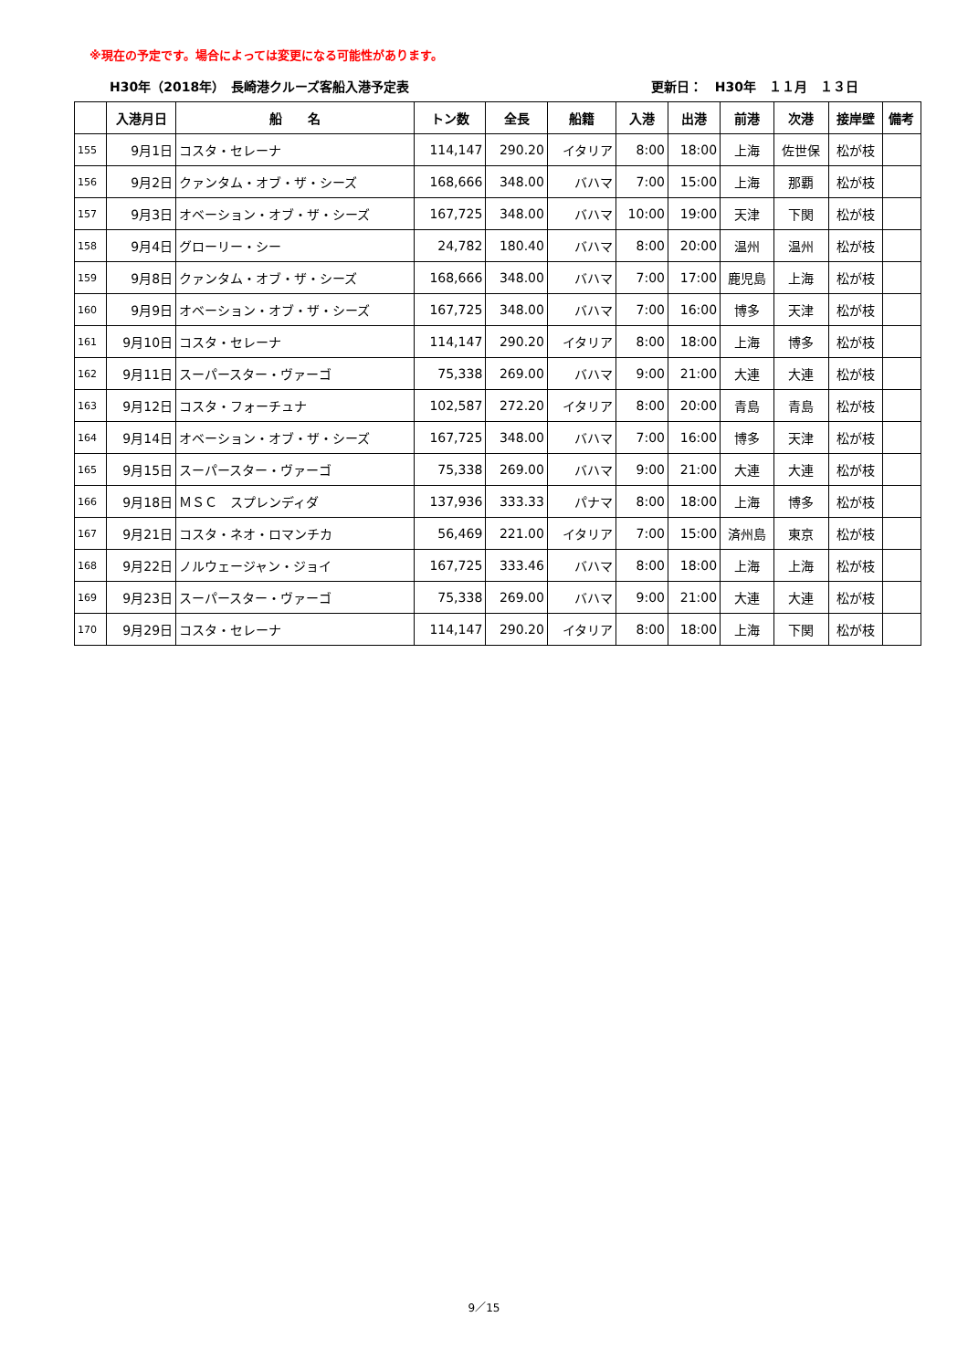※現在の予定です。場合によっては変更になる可能性があります。
H30年（2018年）　長崎港クルーズ客船入港予定表 更新日：　H30年　１１月　１３日
| | 入港月日 | 船 名 | トン数 | 全長 | 船籍 | 入港 | 出港 | 前港 | 次港 | 接岸壁 | 備考 |
| --- | --- | --- | --- | --- | --- | --- | --- | --- | --- | --- | --- |
| 155 | 9月1日 | コスタ・セレーナ | 114,147 | 290.20 | イタリア | 8:00 | 18:00 | 上海 | 佐世保 | 松が枝 | |
| 156 | 9月2日 | クァンタム・オブ・ザ・シーズ | 168,666 | 348.00 | バハマ | 7:00 | 15:00 | 上海 | 那覇 | 松が枝 | |
| 157 | 9月3日 | オベーション・オブ・ザ・シーズ | 167,725 | 348.00 | バハマ | 10:00 | 19:00 | 天津 | 下関 | 松が枝 | |
| 158 | 9月4日 | グローリー・シー | 24,782 | 180.40 | バハマ | 8:00 | 20:00 | 温州 | 温州 | 松が枝 | |
| 159 | 9月8日 | クァンタム・オブ・ザ・シーズ | 168,666 | 348.00 | バハマ | 7:00 | 17:00 | 鹿児島 | 上海 | 松が枝 | |
| 160 | 9月9日 | オベーション・オブ・ザ・シーズ | 167,725 | 348.00 | バハマ | 7:00 | 16:00 | 博多 | 天津 | 松が枝 | |
| 161 | 9月10日 | コスタ・セレーナ | 114,147 | 290.20 | イタリア | 8:00 | 18:00 | 上海 | 博多 | 松が枝 | |
| 162 | 9月11日 | スーパースター・ヴァーゴ | 75,338 | 269.00 | バハマ | 9:00 | 21:00 | 大連 | 大連 | 松が枝 | |
| 163 | 9月12日 | コスタ・フォーチュナ | 102,587 | 272.20 | イタリア | 8:00 | 20:00 | 青島 | 青島 | 松が枝 | |
| 164 | 9月14日 | オベーション・オブ・ザ・シーズ | 167,725 | 348.00 | バハマ | 7:00 | 16:00 | 博多 | 天津 | 松が枝 | |
| 165 | 9月15日 | スーパースター・ヴァーゴ | 75,338 | 269.00 | バハマ | 9:00 | 21:00 | 大連 | 大連 | 松が枝 | |
| 166 | 9月18日 | ＭＳＣ スプレンディダ | 137,936 | 333.33 | パナマ | 8:00 | 18:00 | 上海 | 博多 | 松が枝 | |
| 167 | 9月21日 | コスタ・ネオ・ロマンチカ | 56,469 | 221.00 | イタリア | 7:00 | 15:00 | 済州島 | 東京 | 松が枝 | |
| 168 | 9月22日 | ノルウェージャン・ジョイ | 167,725 | 333.46 | バハマ | 8:00 | 18:00 | 上海 | 上海 | 松が枝 | |
| 169 | 9月23日 | スーパースター・ヴァーゴ | 75,338 | 269.00 | バハマ | 9:00 | 21:00 | 大連 | 大連 | 松が枝 | |
| 170 | 9月29日 | コスタ・セレーナ | 114,147 | 290.20 | イタリア | 8:00 | 18:00 | 上海 | 下関 | 松が枝 | |
9／15